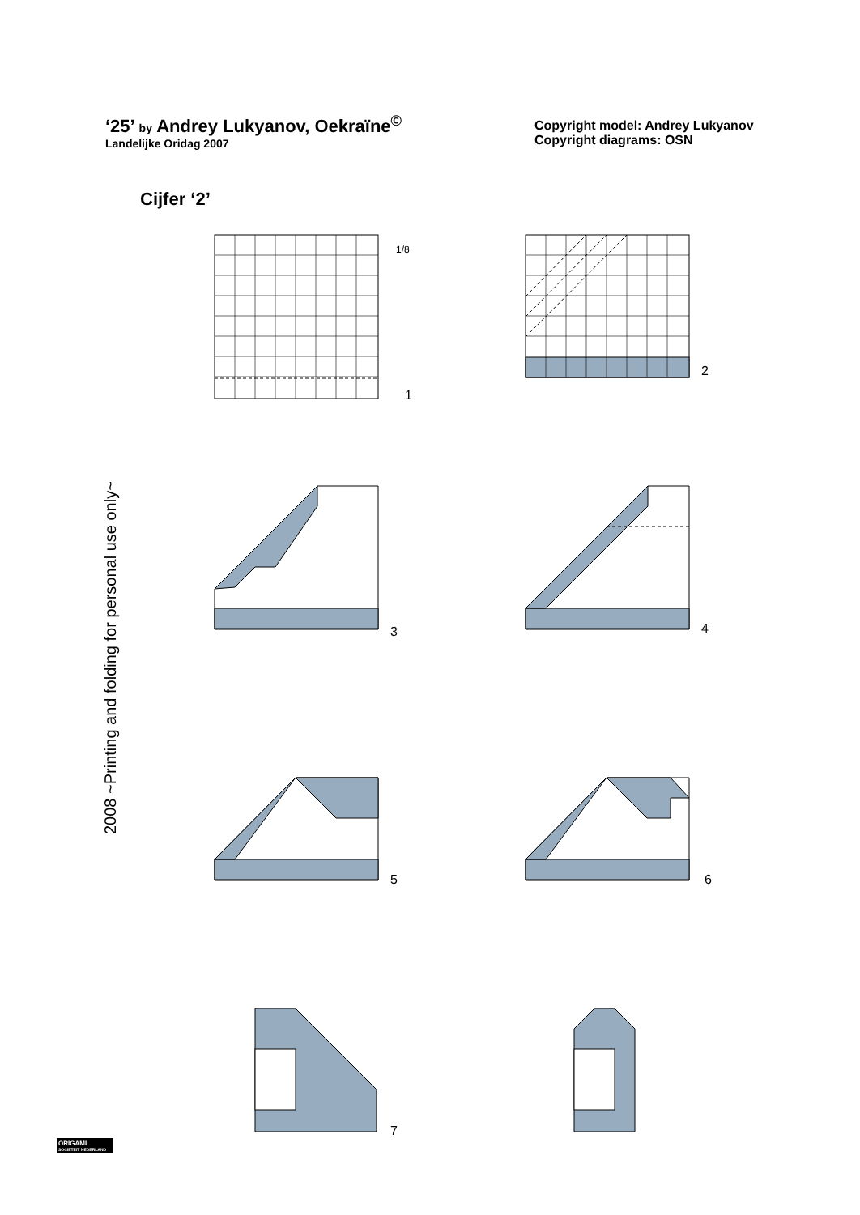‘25’ by Andrey Lukyanov, Oekraïne<sup>©</sup>
Landelijke Oridag 2007
Copyright model: Andrey Lukyanov
Copyright diagrams: OSN
Cijfer ‘2’
1/8
1
2
3
4
5
6
7
2008 ~Printing and folding for personal use only~
ORIGAMI
SOCIETEIT NEDERLAND